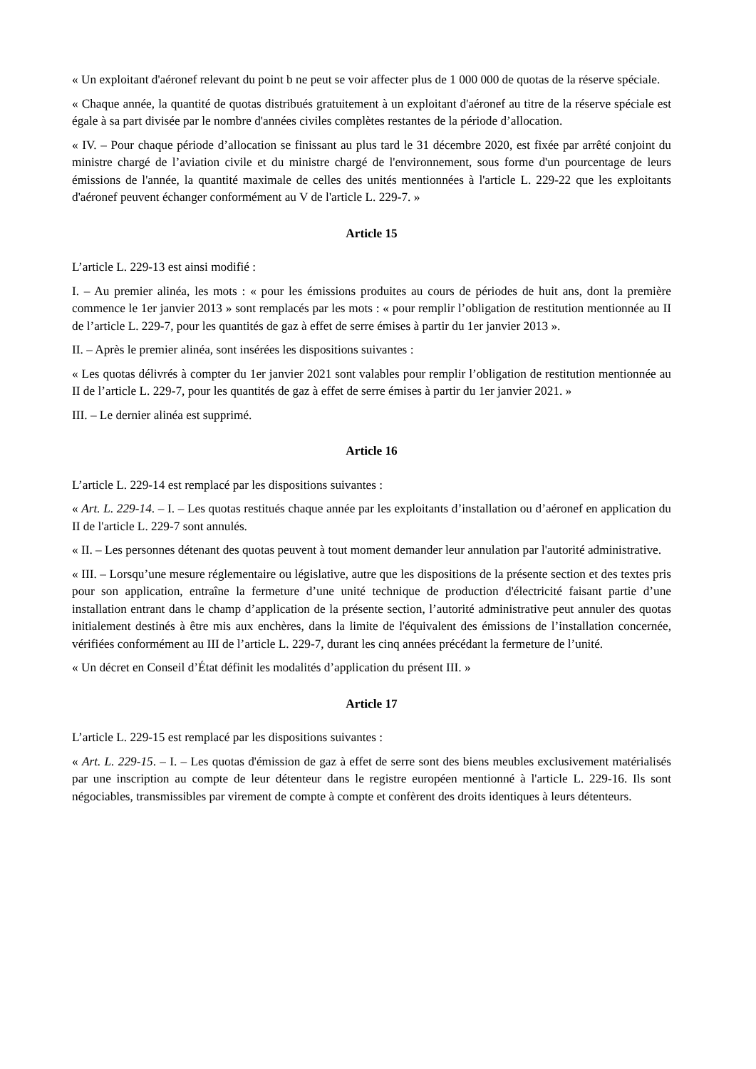« Un exploitant d'aéronef relevant du point b ne peut se voir affecter plus de 1 000 000 de quotas de la réserve spéciale.
« Chaque année, la quantité de quotas distribués gratuitement à un exploitant d'aéronef au titre de la réserve spéciale est égale à sa part divisée par le nombre d'années civiles complètes restantes de la période d’allocation.
« IV. – Pour chaque période d’allocation se finissant au plus tard le 31 décembre 2020, est fixée par arrêté conjoint du ministre chargé de l’aviation civile et du ministre chargé de l'environnement, sous forme d'un pourcentage de leurs émissions de l'année, la quantité maximale de celles des unités mentionnées à l'article L. 229-22 que les exploitants d'aéronef peuvent échanger conformément au V de l'article L. 229-7. »
Article 15
L’article L. 229-13 est ainsi modifié :
I. – Au premier alinéa, les mots : « pour les émissions produites au cours de périodes de huit ans, dont la première commence le 1er janvier 2013 » sont remplacés par les mots : « pour remplir l’obligation de restitution mentionnée au II de l’article L. 229-7, pour les quantités de gaz à effet de serre émises à partir du 1er janvier 2013 ».
II. – Après le premier alinéa, sont insérées les dispositions suivantes :
« Les quotas délivrés à compter du 1er janvier 2021 sont valables pour remplir l’obligation de restitution mentionnée au II de l’article L. 229-7, pour les quantités de gaz à effet de serre émises à partir du 1er janvier 2021. »
III. – Le dernier alinéa est supprimé.
Article 16
L’article L. 229-14 est remplacé par les dispositions suivantes :
« Art. L. 229-14. – I. – Les quotas restitués chaque année par les exploitants d’installation ou d’aéronef en application du II de l'article L. 229-7 sont annulés.
« II. – Les personnes détenant des quotas peuvent à tout moment demander leur annulation par l'autorité administrative.
« III. – Lorsqu’une mesure réglementaire ou législative, autre que les dispositions de la présente section et des textes pris pour son application, entraîne la fermeture d’une unité technique de production d'électricité faisant partie d’une installation entrant dans le champ d’application de la présente section, l’autorité administrative peut annuler des quotas initialement destinés à être mis aux enchères, dans la limite de l'équivalent des émissions de l’installation concernée, vérifiées conformément au III de l’article L. 229-7, durant les cinq années précédant la fermeture de l’unité.
« Un décret en Conseil d’État définit les modalités d’application du présent III. »
Article 17
L’article L. 229-15 est remplacé par les dispositions suivantes :
« Art. L. 229-15. – I. – Les quotas d'émission de gaz à effet de serre sont des biens meubles exclusivement matérialisés par une inscription au compte de leur détenteur dans le registre européen mentionné à l'article L. 229-16. Ils sont négociables, transmissibles par virement de compte à compte et confèrent des droits identiques à leurs détenteurs.